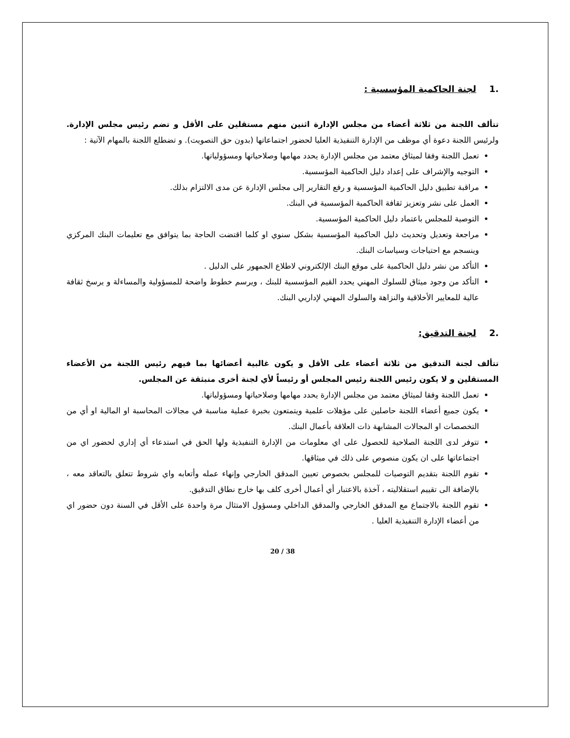.1 لجنة الحاكمية المؤسسية :
تتألف اللجنة من ثلاثة أعضاء من مجلس الإدارة اثنين منهم مستقلين على الأقل و تضم رئيس مجلس الإدارة. ولرئيس اللجنة دعوة أي موظف من الإدارة التنفيذية العليا لحضور اجتماعاتها (بدون حق التصويت). و تضطلع اللجنة بالمهام الآتية :
تعمل اللجنة وفقا لميثاق معتمد من مجلس الإدارة يحدد مهامها وصلاحياتها ومسؤولياتها.
التوجيه والإشراف على إعداد دليل الحاكمية المؤسسية.
مراقبة تطبيق دليل الحاكمية المؤسسية و رفع التقارير إلى مجلس الإدارة عن مدى الالتزام بذلك.
العمل على نشر وتعزيز ثقافة الحاكمية المؤسسية في البنك.
التوصية للمجلس باعتماد دليل الحاكمية المؤسسية.
مراجعة وتعديل وتحديث دليل الحاكمية المؤسسية بشكل سنوي او كلما اقتضت الحاجة بما يتوافق مع تعليمات البنك المركزي وينسجم مع احتياجات وسياسات البنك.
التأكد من نشر دليل الحاكمية على موقع البنك الإلكتروني لاطلاع الجمهور على الدليل .
التأكد من وجود ميثاق للسلوك المهني يحدد القيم المؤسسية للبنك ، ويرسم خطوط واضحة للمسؤولية والمساءلة و يرسخ ثقافة عالية للمعايير الأخلاقية والنزاهة والسلوك المهني لإداريي البنك.
.2 لجنة التدقيق:
تتألف لجنة التدقيق من ثلاثة أعضاء على الأقل و يكون غالبية أعضائها بما فيهم رئيس اللجنة من الأعضاء المستقلين و لا يكون رئيس اللجنة رئيس المجلس أو رئيساً لأي لجنة أخرى منبثقة عن المجلس.
تعمل اللجنة وفقا لميثاق معتمد من مجلس الإدارة يحدد مهامها وصلاحياتها ومسؤولياتها.
يكون جميع أعضاء اللجنة حاصلين على مؤهلات علمية ويتمتعون بخبرة عملية مناسبة في مجالات المحاسبة او المالية او أي من التخصصات او المجالات المشابهة ذات العلاقة بأعمال البنك.
تتوفر لدى اللجنة الصلاحية للحصول على اي معلومات من الإدارة التنفيذية ولها الحق في استدعاء أي إداري لحضور اي من اجتماعاتها على ان يكون منصوص على ذلك في ميثاقها.
تقوم اللجنة بتقديم التوصيات للمجلس بخصوص تعيين المدقق الخارجي وإنهاء عمله وأتعابه واي شروط تتعلق بالتعاقد معه ، بالإضافة الى تقييم استقلاليته ، آخذة بالاعتبار أي أعمال أخرى كلف بها خارج نطاق التدقيق.
تقوم اللجنة بالاجتماع مع المدقق الخارجي والمدقق الداخلي ومسؤول الامتثال مرة واحدة على الأقل في السنة دون حضور اي من أعضاء الإدارة التنفيذية العليا .
20 / 38